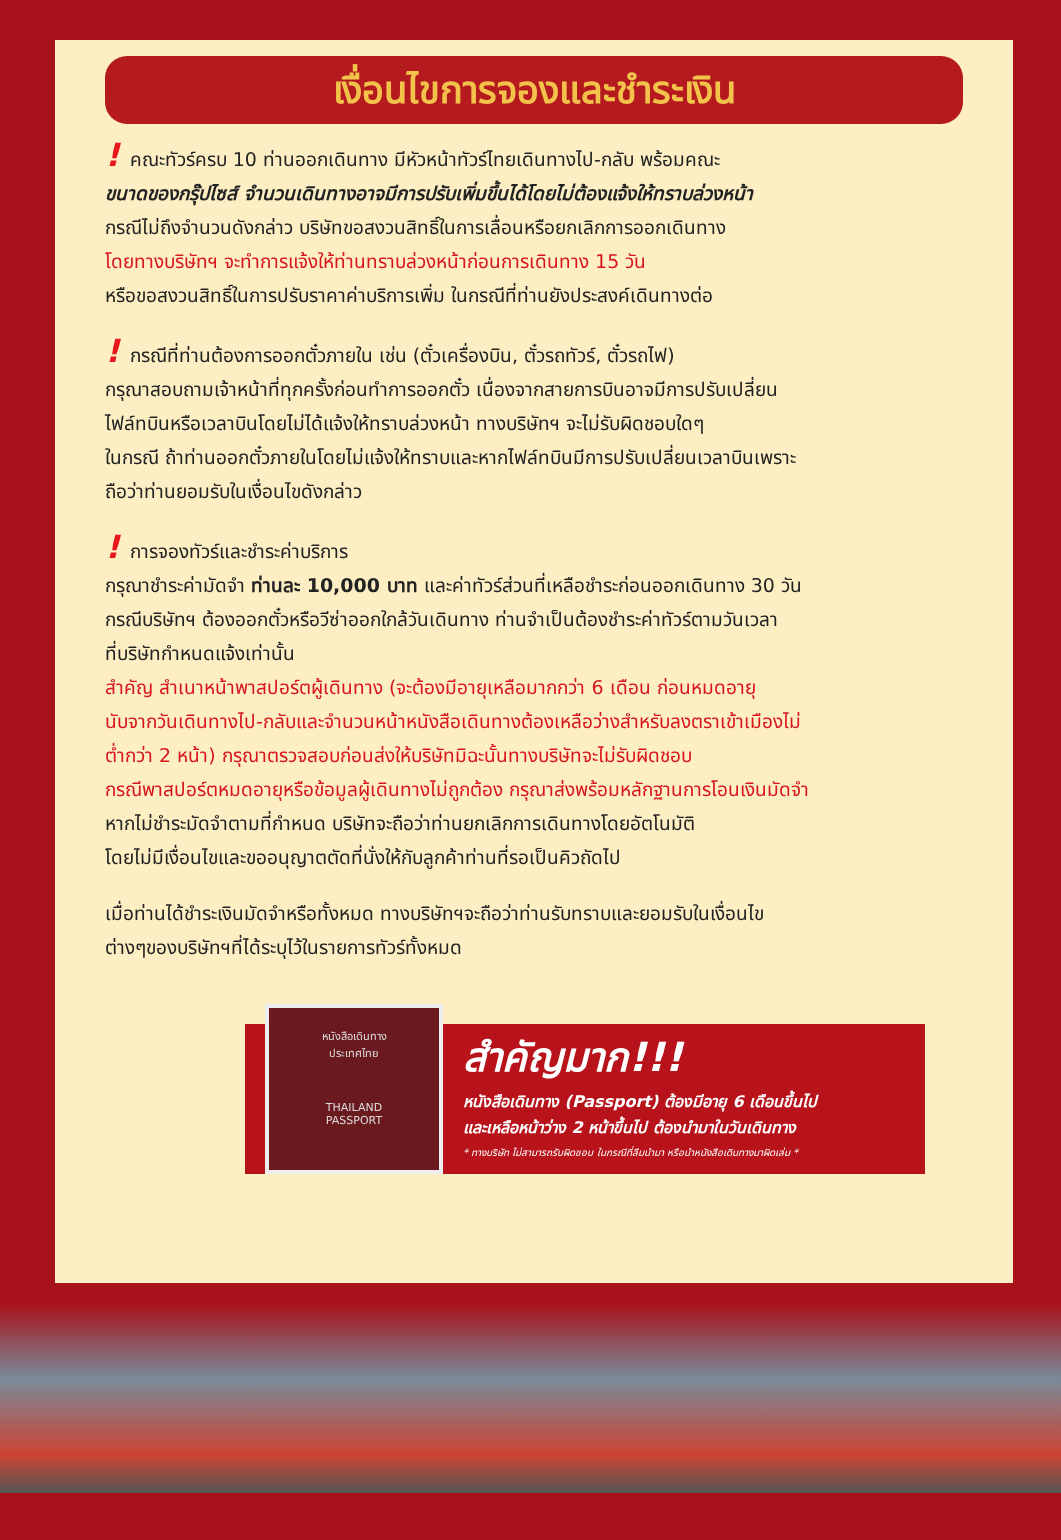เงื่อนไขการจองและชำระเงิน
! คณะทัวร์ครบ 10 ท่านออกเดินทาง มีหัวหน้าทัวร์ไทยเดินทางไป-กลับ พร้อมคณะ
ขนาดของกรุ๊ปไซส์ จำนวนเดินทางอาจมีการปรับเพิ่มขึ้นได้โดยไม่ต้องแจ้งให้ทราบล่วงหน้า
กรณีไม่ถึงจำนวนดังกล่าว บริษัทขอสงวนสิทธิ์ในการเลื่อนหรือยกเลิกการออกเดินทาง
โดยทางบริษัทฯ จะทำการแจ้งให้ท่านทราบล่วงหน้าก่อนการเดินทาง 15 วัน
หรือขอสงวนสิทธิ์ในการปรับราคาค่าบริการเพิ่ม ในกรณีที่ท่านยังประสงค์เดินทางต่อ
! กรณีที่ท่านต้องการออกตั๋วภายใน เช่น (ตั๋วเครื่องบิน, ตั๋วรถทัวร์, ตั๋วรถไฟ)
กรุณาสอบถามเจ้าหน้าที่ทุกครั้งก่อนทำการออกตั๋ว เนื่องจากสายการบินอาจมีการปรับเปลี่ยน
ไฟล์ทบินหรือเวลาบินโดยไม่ได้แจ้งให้ทราบล่วงหน้า ทางบริษัทฯ จะไม่รับผิดชอบใดๆ
ในกรณี ถ้าท่านออกตั๋วภายในโดยไม่แจ้งให้ทราบและหากไฟล์ทบินมีการปรับเปลี่ยนเวลาบินเพราะ
ถือว่าท่านยอมรับในเงื่อนไขดังกล่าว
! การจองทัวร์และชำระค่าบริการ
กรุณาชำระค่ามัดจำ ท่านละ 10,000 บาท และค่าทัวร์ส่วนที่เหลือชำระก่อนออกเดินทาง 30 วัน
กรณีบริษัทฯ ต้องออกตั๋วหรือวีซ่าออกใกล้วันเดินทาง ท่านจำเป็นต้องชำระค่าทัวร์ตามวันเวลา
ที่บริษัทกำหนดแจ้งเท่านั้น
สำคัญ สำเนาหน้าพาสปอร์ตผู้เดินทาง (จะต้องมีอายุเหลือมากกว่า 6 เดือน ก่อนหมดอายุ
นับจากวันเดินทางไป-กลับและจำนวนหน้าหนังสือเดินทางต้องเหลือว่างสำหรับลงตราเข้าเมืองไม่
ต่ำกว่า 2 หน้า) กรุณาตรวจสอบก่อนส่งให้บริษัทมิฉะนั้นทางบริษัทจะไม่รับผิดชอบ
กรณีพาสปอร์ตหมดอายุหรือข้อมูลผู้เดินทางไม่ถูกต้อง กรุณาส่งพร้อมหลักฐานการโอนเงินมัดจำ
หากไม่ชำระมัดจำตามที่กำหนด บริษัทจะถือว่าท่านยกเลิกการเดินทางโดยอัตโนมัติ
โดยไม่มีเงื่อนไขและขออนุญาตตัดที่นั่งให้กับลูกค้าท่านที่รอเป็นคิวถัดไป
เมื่อท่านได้ชำระเงินมัดจำหรือทั้งหมด ทางบริษัทฯจะถือว่าท่านรับทราบและยอมรับในเงื่อนไข
ต่างๆของบริษัทฯที่ได้ระบุไว้ในรายการทัวร์ทั้งหมด
หนังสือเดินทาง
ประเทศไทย
THAILAND
PASSPORT
สำคัญมาก!!!
หนังสือเดินทาง (Passport) ต้องมีอายุ 6 เดือนขึ้นไป
และเหลือหน้าว่าง 2 หน้าขึ้นไป ต้องนำมาในวันเดินทาง
* ทางบริษัท ไม่สามารถรับผิดชอบ ในกรณีที่ลืมนำมา หรือนำหนังสือเดินทางมาผิดเล่ม *